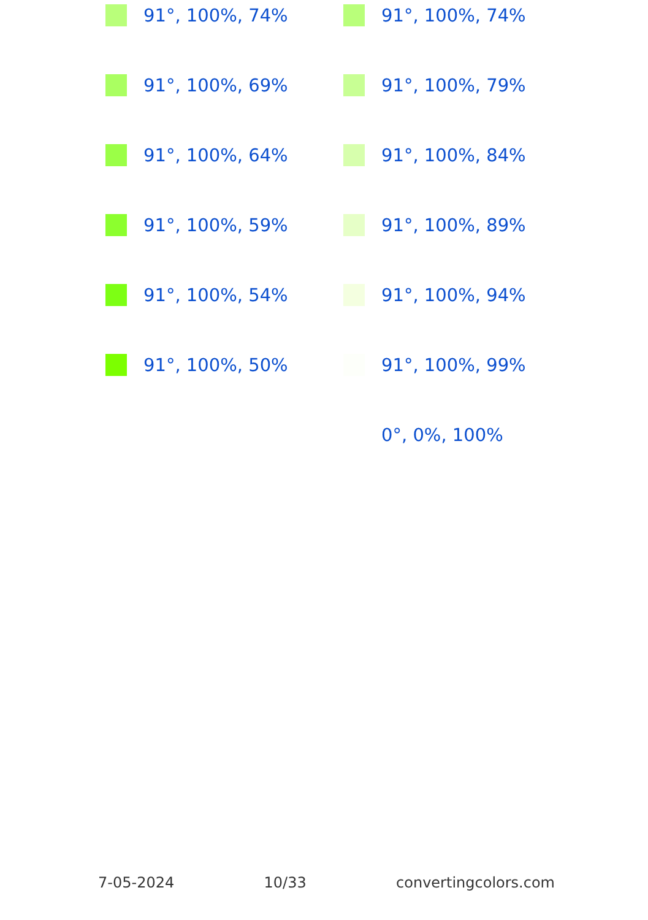91°, 100%, 74% 91°, 100%, 74%
91°, 100%, 69% 91°, 100%, 79%
91°, 100%, 64% 91°, 100%, 84%
91°, 100%, 59% 91°, 100%, 89%
91°, 100%, 54% 91°, 100%, 94%
91°, 100%, 50% 91°, 100%, 99%
0°, 0%, 100%
7-05-2024 10/33 convertingcolors.com